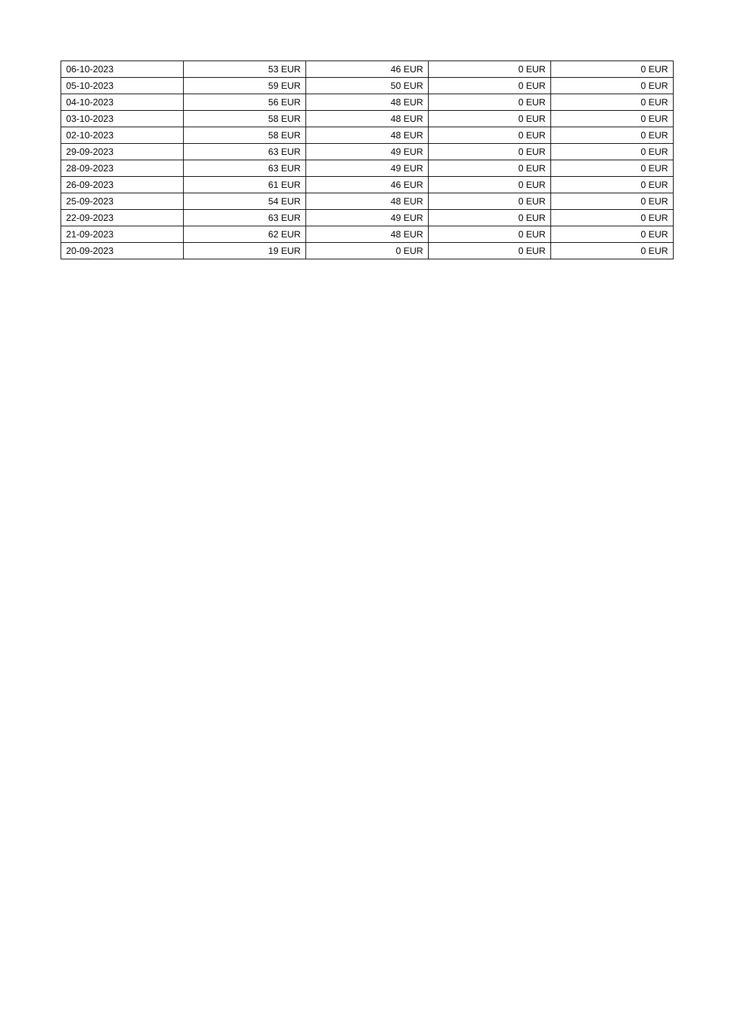| 06-10-2023 | 53 EUR | 46 EUR | 0 EUR | 0 EUR |
| 05-10-2023 | 59 EUR | 50 EUR | 0 EUR | 0 EUR |
| 04-10-2023 | 56 EUR | 48 EUR | 0 EUR | 0 EUR |
| 03-10-2023 | 58 EUR | 48 EUR | 0 EUR | 0 EUR |
| 02-10-2023 | 58 EUR | 48 EUR | 0 EUR | 0 EUR |
| 29-09-2023 | 63 EUR | 49 EUR | 0 EUR | 0 EUR |
| 28-09-2023 | 63 EUR | 49 EUR | 0 EUR | 0 EUR |
| 26-09-2023 | 61 EUR | 46 EUR | 0 EUR | 0 EUR |
| 25-09-2023 | 54 EUR | 48 EUR | 0 EUR | 0 EUR |
| 22-09-2023 | 63 EUR | 49 EUR | 0 EUR | 0 EUR |
| 21-09-2023 | 62 EUR | 48 EUR | 0 EUR | 0 EUR |
| 20-09-2023 | 19 EUR | 0 EUR | 0 EUR | 0 EUR |